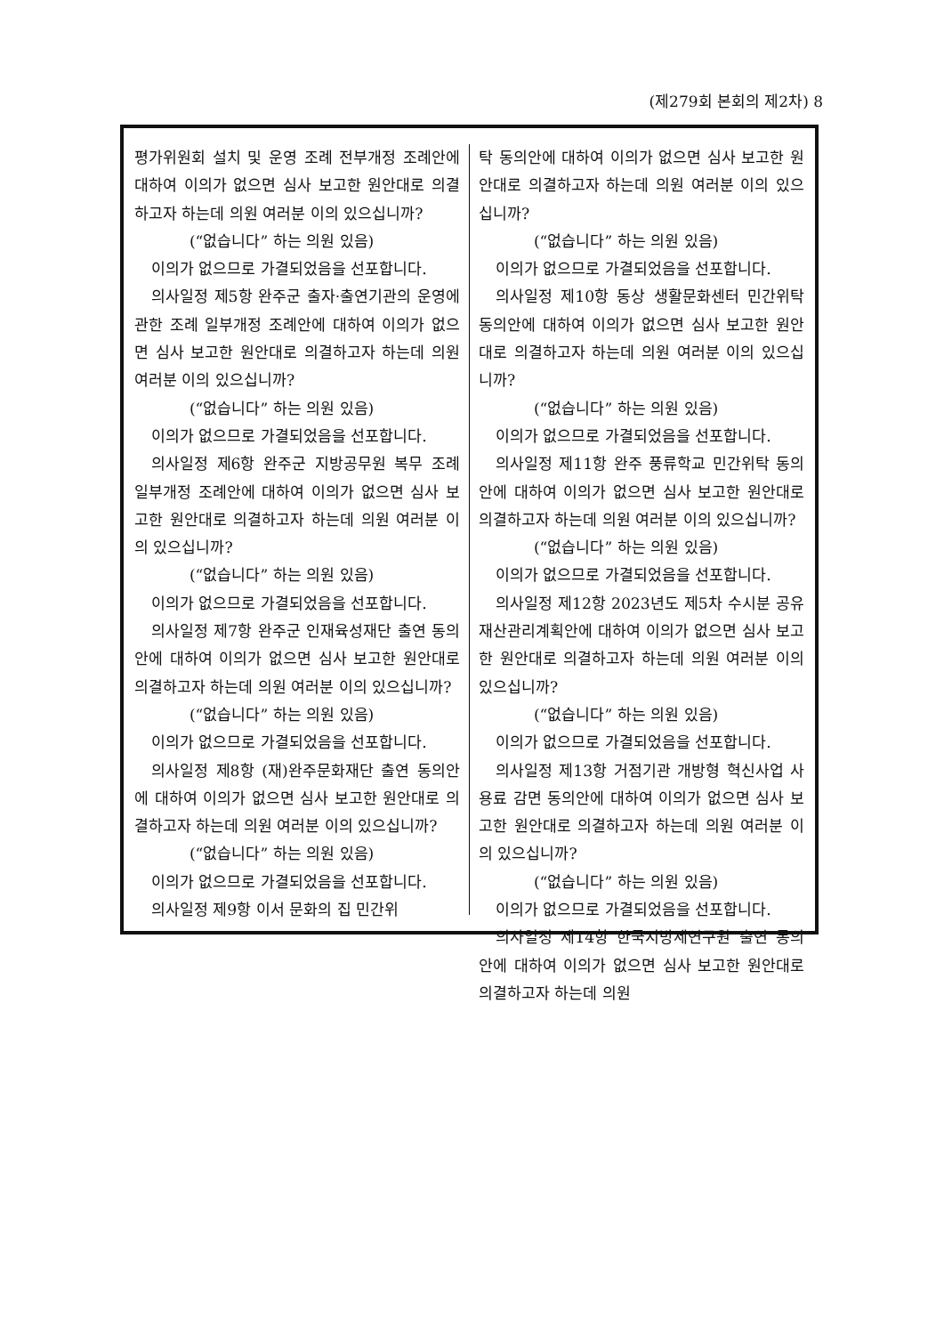(제279회 본회의 제2차) 8
평가위원회 설치 및 운영 조례 전부개정 조례안에 대하여 이의가 없으면 심사 보고한 원안대로 의결하고자 하는데 의원 여러분 이의 있으십니까?
(“없습니다” 하는 의원 있음)
이의가 없으므로 가결되었음을 선포합니다.
의사일정 제5항 완주군 출자·출연기관의 운영에 관한 조례 일부개정 조례안에 대하여 이의가 없으면 심사 보고한 원안대로 의결하고자 하는데 의원 여러분 이의 있으십니까?
(“없습니다” 하는 의원 있음)
이의가 없으므로 가결되었음을 선포합니다.
의사일정 제6항 완주군 지방공무원 복무 조례 일부개정 조례안에 대하여 이의가 없으면 심사 보고한 원안대로 의결하고자 하는데 의원 여러분 이의 있으십니까?
(“없습니다” 하는 의원 있음)
이의가 없으므로 가결되었음을 선포합니다.
의사일정 제7항 완주군 인재육성재단 출연 동의안에 대하여 이의가 없으면 심사 보고한 원안대로 의결하고자 하는데 의원 여러분 이의 있으십니까?
(“없습니다” 하는 의원 있음)
이의가 없으므로 가결되었음을 선포합니다.
의사일정 제8항 (재)완주문화재단 출연 동의안에 대하여 이의가 없으면 심사 보고한 원안대로 의결하고자 하는데 의원 여러분 이의 있으십니까?
(“없습니다” 하는 의원 있음)
이의가 없으므로 가결되었음을 선포합니다.
의사일정 제9항 이서 문화의 집 민간위
탁 동의안에 대하여 이의가 없으면 심사 보고한 원안대로 의결하고자 하는데 의원 여러분 이의 있으십니까?
(“없습니다” 하는 의원 있음)
이의가 없으므로 가결되었음을 선포합니다.
의사일정 제10항 동상 생활문화센터 민간위탁 동의안에 대하여 이의가 없으면 심사 보고한 원안대로 의결하고자 하는데 의원 여러분 이의 있으십니까?
(“없습니다” 하는 의원 있음)
이의가 없으므로 가결되었음을 선포합니다.
의사일정 제11항 완주 풍류학교 민간위탁 동의안에 대하여 이의가 없으면 심사 보고한 원안대로 의결하고자 하는데 의원 여러분 이의 있으십니까?
(“없습니다” 하는 의원 있음)
이의가 없으므로 가결되었음을 선포합니다.
의사일정 제12항 2023년도 제5차 수시분 공유재산관리계획안에 대하여 이의가 없으면 심사 보고한 원안대로 의결하고자 하는데 의원 여러분 이의 있으십니까?
(“없습니다” 하는 의원 있음)
이의가 없으므로 가결되었음을 선포합니다.
의사일정 제13항 거점기관 개방형 혁신사업 사용료 감면 동의안에 대하여 이의가 없으면 심사 보고한 원안대로 의결하고자 하는데 의원 여러분 이의 있으십니까?
(“없습니다” 하는 의원 있음)
이의가 없으므로 가결되었음을 선포합니다.
의사일정 제14항 한국지방세연구원 출연 동의안에 대하여 이의가 없으면 심사 보고한 원안대로 의결하고자 하는데 의원